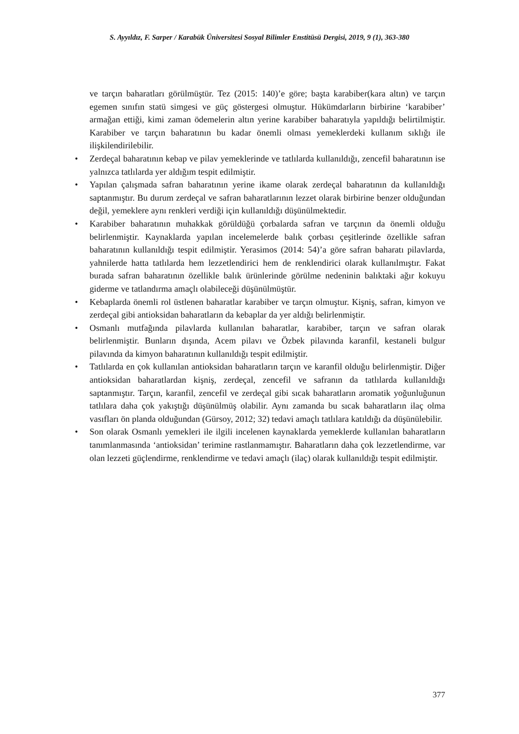S. Ayyıldız, F. Sarper / Karabük Üniversitesi Sosyal Bilimler Enstitüsü Dergisi, 2019, 9 (1), 363-380
ve tarçın baharatları görülmüştür. Tez (2015: 140)’e göre; başta karabiber(kara altın) ve tarçın egemen sınıfın statü simgesi ve güç göstergesi olmuştur. Hükümdarların birbirine ‘karabiber’ armağan ettiği, kimi zaman ödemelerin altın yerine karabiber baharatıyla yapıldığı belirtilmiştir. Karabiber ve tarçın baharatının bu kadar önemli olması yemeklerdeki kullanım sıklığı ile ilişkilendirilebilir.
• Zerdeçal baharatının kebap ve pilav yemeklerinde ve tatlılarda kullanıldığı, zencefil baharatının ise yalnızca tatlılarda yer aldığım tespit edilmiştir.
• Yapılan çalışmada safran baharatının yerine ikame olarak zerdeçal baharatının da kullanıldığı saptanmıştır. Bu durum zerdeçal ve safran baharatlarının lezzet olarak birbirine benzer olduğundan değil, yemeklere aynı renkleri verdiği için kullanıldığı düşünülmektedir.
• Karabiber baharatının muhakkak görüldüğü çorbalarda safran ve tarçının da önemli olduğu belirlenmiştir. Kaynaklarda yapılan incelemelerde balık çorbası çeşitlerinde özellikle safran baharatının kullanıldığı tespit edilmiştir. Yerasimos (2014: 54)’a göre safran baharatı pilavlarda, yahnilerde hatta tatlılarda hem lezzetlendirici hem de renklendirici olarak kullanılmıştır. Fakat burada safran baharatının özellikle balık ürünlerinde görülme nedeninin balıktaki ağır kokuyu giderme ve tatlandırma amaçlı olabileceği düşünülmüştür.
• Kebaplarda önemli rol üstlenen baharatlar karabiber ve tarçın olmuştur. Kişniş, safran, kimyon ve zerdeçal gibi antioksidan baharatların da kebaplar da yer aldığı belirlenmiştir.
• Osmanlı mutfağında pilavlarda kullanılan baharatlar, karabiber, tarçın ve safran olarak belirlenmiştir. Bunların dışında, Acem pilavı ve Özbek pilavında karanfil, kestaneli bulgur pilavında da kimyon baharatının kullanıldığı tespit edilmiştir.
• Tatlılarda en çok kullanılan antioksidan baharatların tarçın ve karanfil olduğu belirlenmiştir. Diğer antioksidan baharatlardan kişniş, zerdeçal, zencefil ve safranın da tatlılarda kullanıldığı saptanmıştır. Tarçın, karanfil, zencefil ve zerdeçal gibi sıcak baharatların aromatik yoğunluğunun tatlılara daha çok yakıştığı düşünülmüş olabilir. Aynı zamanda bu sıcak baharatların ilaç olma vasıfları ön planda olduğundan (Gürsoy, 2012; 32) tedavi amaçlı tatlılara katıldığı da düşünülebilir.
• Son olarak Osmanlı yemekleri ile ilgili incelenen kaynaklarda yemeklerde kullanılan baharatların tanımlanmasında ‘antioksidan’ terimine rastlanmamıştır. Baharatların daha çok lezzetlendirme, var olan lezzeti güçlendirme, renklendirme ve tedavi amaçlı (ilaç) olarak kullanıldığı tespit edilmiştir.
377